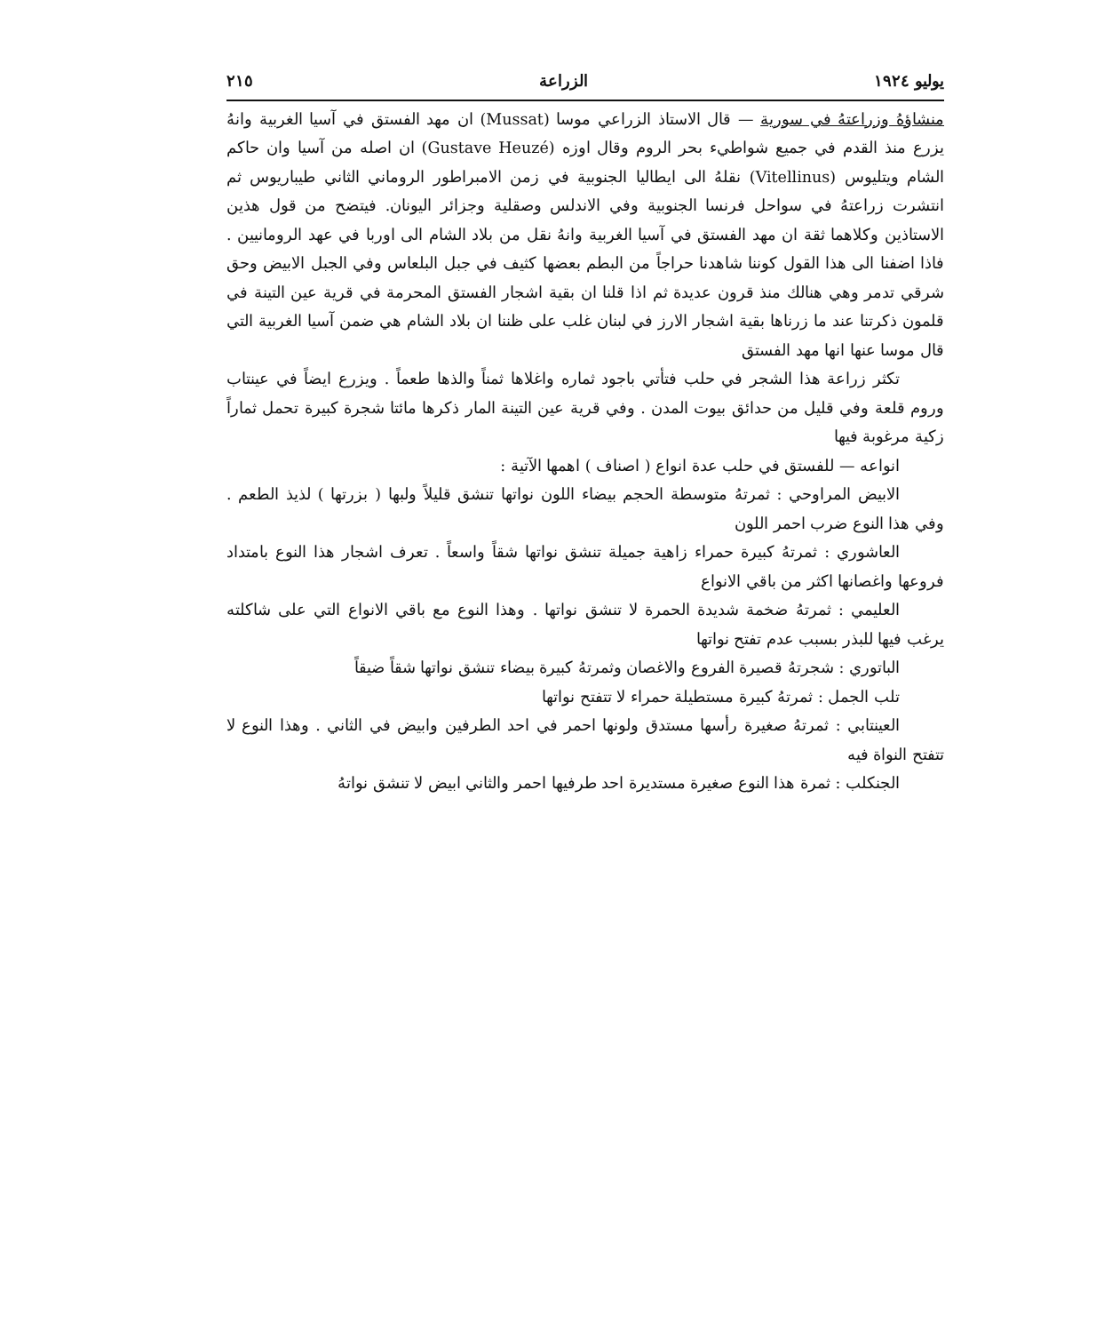يوليو ١٩٢٤ الزراعة ٢١٥
منشاؤهُ وزراعتهُ في سورية — قال الاستاذ الزراعي موسا (Mussat) ان مهد الفستق في آسيا الغربية وانهُ يزرع منذ القدم في جميع شواطيء بحر الروم وقال اوزه (Gustave Heuzé) ان اصله من آسيا وان حاكم الشام ويتليوس (Vitellinus) نقلهُ الى ايطاليا الجنوبية في زمن الامبراطور الروماني الثاني طيباريوس ثم انتشرت زراعتهُ في سواحل فرنسا الجنوبية وفي الاندلس وصقلية وجزائر اليونان. فيتضح من قول هذين الاستاذين وكلاهما ثقة ان مهد الفستق في آسيا الغربية وانهُ نقل من بلاد الشام الى اوربا في عهد الرومانيين . فاذا اضفنا الى هذا القول كوننا شاهدنا حراجاً من البطم بعضها كثيف في جبل البلعاس وفي الجبل الابيض وحق شرقي تدمر وهي هنالك منذ قرون عديدة ثم اذا قلنا ان بقية اشجار الفستق المحرمة في قرية عين التينة في قلمون ذكرتنا عند ما زرناها بقية اشجار الارز في لبنان غلب على ظننا ان بلاد الشام هي ضمن آسيا الغربية التي قال موسا عنها انها مهد الفستق
تكثر زراعة هذا الشجر في حلب فتأتي باجود ثماره واغلاها ثمناً والذها طعماً . ويزرع ايضاً في عينتاب وروم قلعة وفي قليل من حدائق بيوت المدن . وفي قرية عين التينة المار ذكرها مائتا شجرة كبيرة تحمل ثماراً زكية مرغوبة فيها
انواعه — للفستق في حلب عدة انواع ( اصناف ) اهمها الآتية :
الابيض المراوحي : ثمرتهُ متوسطة الحجم بيضاء اللون نواتها تنشق قليلاً ولبها ( بزرتها ) لذيذ الطعم . وفي هذا النوع ضرب احمر اللون
العاشوري : ثمرتهُ كبيرة حمراء زاهية جميلة تنشق نواتها شقاً واسعاً . تعرف اشجار هذا النوع بامتداد فروعها واغصانها اكثر من باقي الانواع
العليمي : ثمرتهُ ضخمة شديدة الحمرة لا تنشق نواتها . وهذا النوع مع باقي الانواع التي على شاكلته يرغب فيها للبذر بسبب عدم تفتح نواتها
الباتوري : شجرتهُ قصيرة الفروع والاغصان وثمرتهُ كبيرة بيضاء تنشق نواتها شقاً ضيقاً
تلب الجمل : ثمرتهُ كبيرة مستطيلة حمراء لا تتفتح نواتها
العينتابي : ثمرتهُ صغيرة رأسها مستدق ولونها احمر في احد الطرفين وابيض في الثاني . وهذا النوع لا تتفتح النواة فيه
الجنكلب : ثمرة هذا النوع صغيرة مستديرة احد طرفيها احمر والثاني ابيض لا تنشق نواتهُ